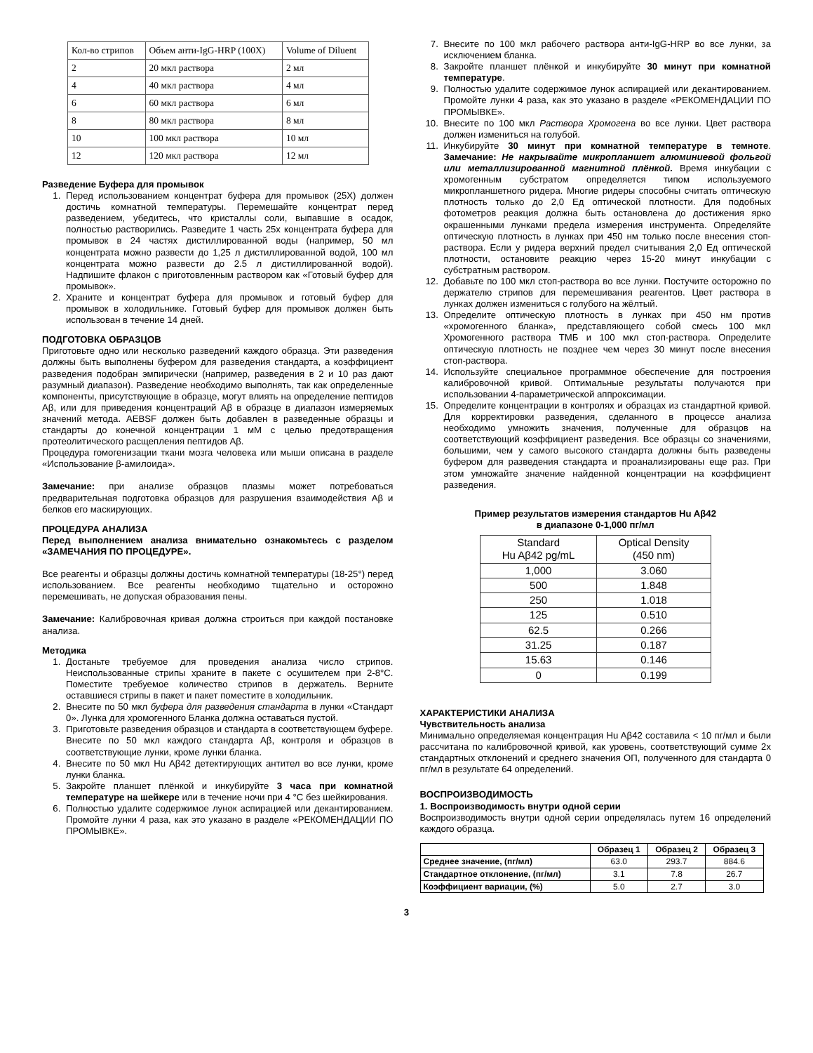| Кол-во стрипов | Объем анти-IgG-HRP (100X) | Volume of Diluent |
| 2 | 20 мкл раствора | 2 мл |
| 4 | 40 мкл раствора | 4 мл |
| 6 | 60 мкл раствора | 6 мл |
| 8 | 80 мкл раствора | 8 мл |
| 10 | 100 мкл раствора | 10 мл |
| 12 | 120 мкл раствора | 12 мл |
Разведение Буфера для промывок
1. Перед использованием концентрат буфера для промывок (25X) должен достичь комнатной температуры. Перемешайте концентрат перед разведением, убедитесь, что кристаллы соли, выпавшие в осадок, полностью растворились. Разведите 1 часть 25x концентрата буфера для промывок в 24 частях дистиллированной воды (например, 50 мл концентрата можно развести до 1,25 л дистиллированной водой, 100 мл концентрата можно развести до 2.5 л дистиллированной водой). Надпишите флакон с приготовленным раствором как «Готовый буфер для промывок».
2. Храните и концентрат буфера для промывок и готовый буфер для промывок в холодильнике. Готовый буфер для промывок должен быть использован в течение 14 дней.
ПОДГОТОВКА ОБРАЗЦОВ
Приготовьте одно или несколько разведений каждого образца. Эти разведения должны быть выполнены буфером для разведения стандарта, а коэффициент разведения подобран эмпирически (например, разведения в 2 и 10 раз дают разумный диапазон). Разведение необходимо выполнять, так как определенные компоненты, присутствующие в образце, могут влиять на определение пептидов Aβ, или для приведения концентраций Aβ в образце в диапазон измеряемых значений метода. AEBSF должен быть добавлен в разведенные образцы и стандарты до конечной концентрации 1 мМ с целью предотвращения протеолитического расщепления пептидов Aβ.
Процедура гомогенизации ткани мозга человека или мыши описана в разделе «Использование β-амилоида».
Замечание: при анализе образцов плазмы может потребоваться предварительная подготовка образцов для разрушения взаимодействия Aβ и белков его маскирующих.
ПРОЦЕДУРА АНАЛИЗА
Перед выполнением анализа внимательно ознакомьтесь с разделом «ЗАМЕЧАНИЯ ПО ПРОЦЕДУРЕ».
Все реагенты и образцы должны достичь комнатной температуры (18-25°) перед использованием. Все реагенты необходимо тщательно и осторожно перемешивать, не допуская образования пены.
Замечание: Калибровочная кривая должна строиться при каждой постановке анализа.
Методика
1. Достаньте требуемое для проведения анализа число стрипов. Неиспользованные стрипы храните в пакете с осушителем при 2-8°C. Поместите требуемое количество стрипов в держатель. Верните оставшиеся стрипы в пакет и пакет поместите в холодильник.
2. Внесите по 50 мкл буфера для разведения стандарта в лунки «Стандарт 0». Лунка для хромогенного Бланка должна оставаться пустой.
3. Приготовьте разведения образцов и стандарта в соответствующем буфере. Внесите по 50 мкл каждого стандарта Aβ, контроля и образцов в соответствующие лунки, кроме лунки бланка.
4. Внесите по 50 мкл Hu Aβ42 детектирующих антител во все лунки, кроме лунки бланка.
5. Закройте планшет плёнкой и инкубируйте 3 часа при комнатной температуре на шейкере или в течение ночи при 4 °С без шейкирования.
6. Полностью удалите содержимое лунок аспирацией или декантированием. Промойте лунки 4 раза, как это указано в разделе «РЕКОМЕНДАЦИИ ПО ПРОМЫВКЕ».
7. Внесите по 100 мкл рабочего раствора анти-IgG-HRP во все лунки, за исключением бланка.
8. Закройте планшет плёнкой и инкубируйте 30 минут при комнатной температуре.
9. Полностью удалите содержимое лунок аспирацией или декантированием. Промойте лунки 4 раза, как это указано в разделе «РЕКОМЕНДАЦИИ ПО ПРОМЫВКЕ».
10. Внесите по 100 мкл Раствора Хромогена во все лунки. Цвет раствора должен измениться на голубой.
11. Инкубируйте 30 минут при комнатной температуре в темноте. Замечание: Не накрывайте микропланшет алюминиевой фольгой или металлизированной магнитной плёнкой. Время инкубации с хромогенным субстратом определяется типом используемого микропланшетного ридера. Многие ридеры способны считать оптическую плотность только до 2,0 Ед оптической плотности. Для подобных фотометров реакция должна быть остановлена до достижения ярко окрашенными лунками предела измерения инструмента. Определяйте оптическую плотность в лунках при 450 нм только после внесения стоп-раствора. Если у ридера верхний предел считывания 2,0 Ед оптической плотности, остановите реакцию через 15-20 минут инкубации с субстратным раствором.
12. Добавьте по 100 мкл стоп-раствора во все лунки. Постучите осторожно по держателю стрипов для перемешивания реагентов. Цвет раствора в лунках должен измениться с голубого на жёлтый.
13. Определите оптическую плотность в лунках при 450 нм против «хромогенного бланка», представляющего собой смесь 100 мкл Хромогенного раствора ТМБ и 100 мкл стоп-раствора. Определите оптическую плотность не позднее чем через 30 минут после внесения стоп-раствора.
14. Используйте специальное программное обеспечение для построения калибровочной кривой. Оптимальные результаты получаются при использовании 4-параметрической аппроксимации.
15. Определите концентрации в контролях и образцах из стандартной кривой. Для корректировки разведения, сделанного в процессе анализа необходимо умножить значения, полученные для образцов на соответствующий коэффициент разведения. Все образцы со значениями, большими, чем у самого высокого стандарта должны быть разведены буфером для разведения стандарта и проанализированы еще раз. При этом умножайте значение найденной концентрации на коэффициент разведения.
Пример результатов измерения стандартов Hu Aβ42
в диапазоне 0-1,000 пг/мл
| Standard Hu Aβ42 pg/mL | Optical Density (450 nm) |
| 1,000 | 3.060 |
| 500 | 1.848 |
| 250 | 1.018 |
| 125 | 0.510 |
| 62.5 | 0.266 |
| 31.25 | 0.187 |
| 15.63 | 0.146 |
| 0 | 0.199 |
ХАРАКТЕРИСТИКИ АНАЛИЗА
Чувствительность анализа
Минимально определяемая концентрация Hu Aβ42 составила < 10 пг/мл и были рассчитана по калибровочной кривой, как уровень, соответствующий сумме 2x стандартных отклонений и среднего значения ОП, полученного для стандарта 0 пг/мл в результате 64 определений.
ВОСПРОИЗВОДИМОСТЬ
1. Воспроизводимость внутри одной серии
Воспроизводимость внутри одной серии определялась путем 16 определений каждого образца.
| | Образец 1 | Образец 2 | Образец 3 |
| --- | --- | --- | --- |
| Среднее значение, (пг/мл) | 63.0 | 293.7 | 884.6 |
| Стандартное отклонение, (пг/мл) | 3.1 | 7.8 | 26.7 |
| Коэффициент вариации, (%) | 5.0 | 2.7 | 3.0 |
3